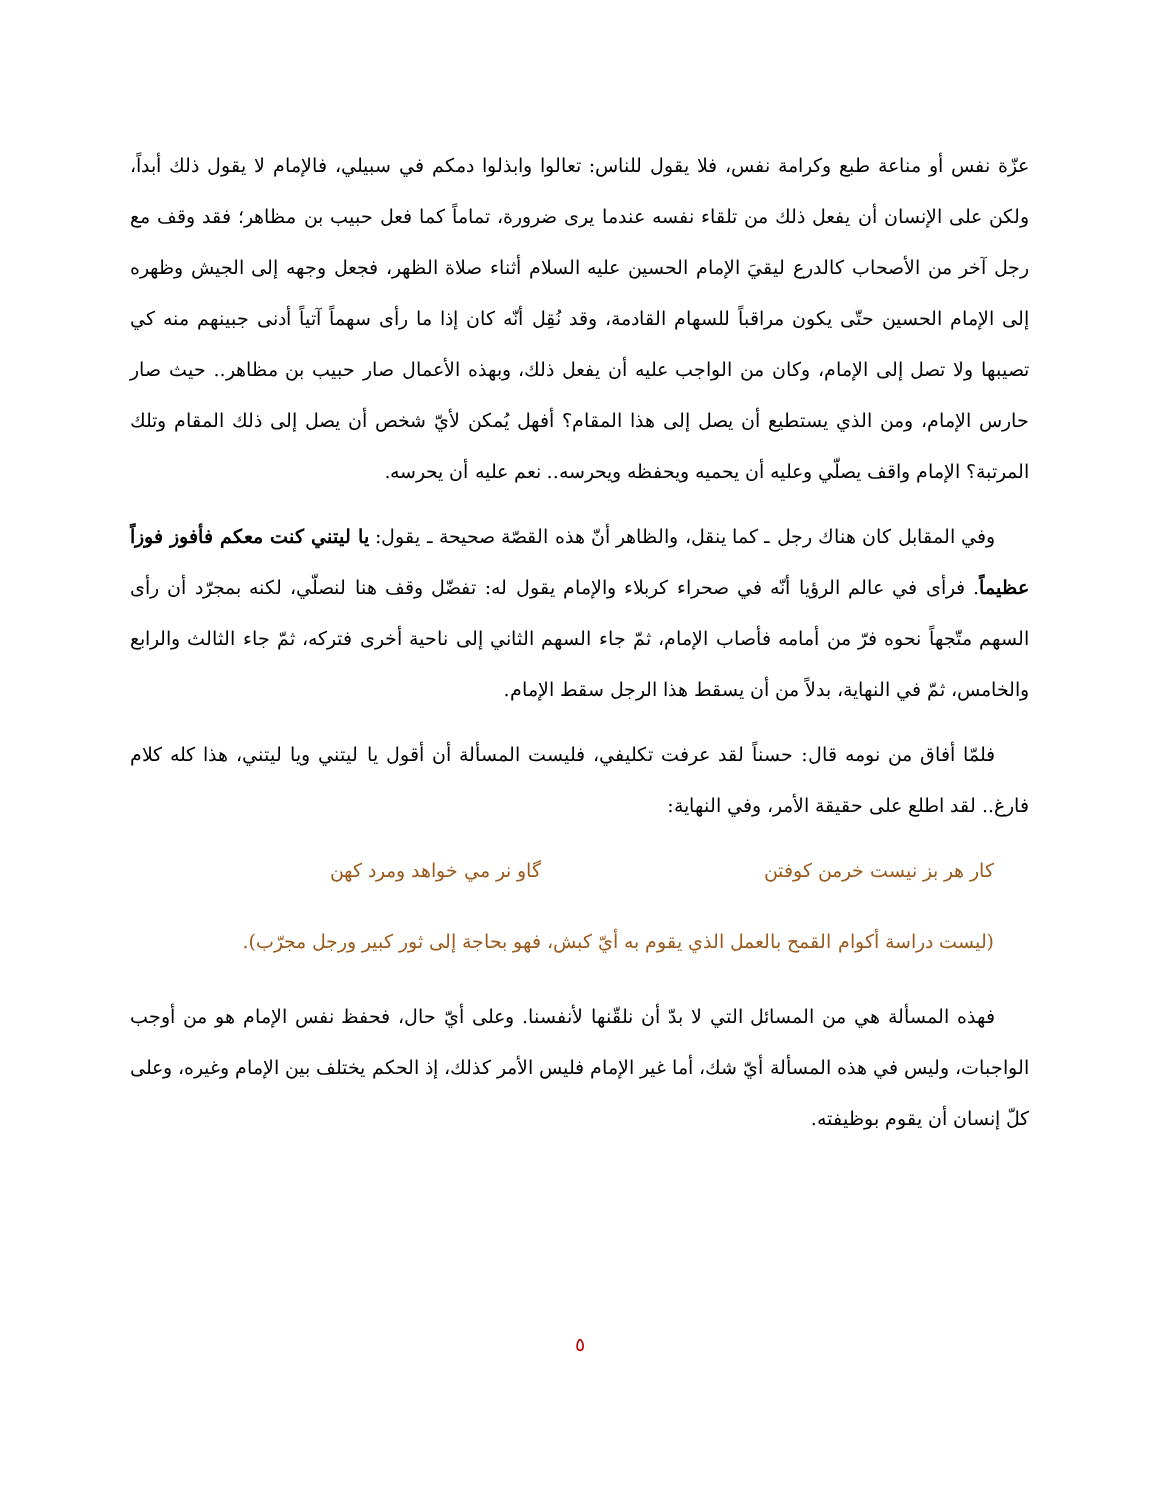عزّة نفس أو مناعة طبع وكرامة نفس، فلا يقول للناس: تعالوا وابذلوا دمكم في سبيلي، فالإمام لا يقول ذلك أبداً، ولكن على الإنسان أن يفعل ذلك من تلقاء نفسه عندما يرى ضرورة، تماماً كما فعل حبيب بن مظاهر؛ فقد وقف مع رجل آخر من الأصحاب كالدرع ليقيَ الإمام الحسين عليه السلام أثناء صلاة الظهر، فجعل وجهه إلى الجيش وظهره إلى الإمام الحسين حتّى يكون مراقباً للسهام القادمة، وقد نُقِل أنّه كان إذا ما رأى سهماً آتياً أدنى جبينهم منه كي تصيبها ولا تصل إلى الإمام، وكان من الواجب عليه أن يفعل ذلك، وبهذه الأعمال صار حبيب بن مظاهر.. حيث صار حارس الإمام، ومن الذي يستطيع أن يصل إلى هذا المقام؟ أفهل يُمكن لأيّ شخص أن يصل إلى ذلك المقام وتلك المرتبة؟ الإمام واقف يصلّي وعليه أن يحميه ويحفظه ويحرسه.. نعم عليه أن يحرسه.
وفي المقابل كان هناك رجل ـ كما ينقل، والظاهر أنّ هذه القصّة صحيحة ـ يقول: يا ليتني كنت معكم فأفوز فوزاً عظيماً. فرأى في عالم الرؤيا أنّه في صحراء كربلاء والإمام يقول له: تفضّل وقف هنا لنصلّي، لكنه بمجرّد أن رأى السهم متّجهاً نحوه فرّ من أمامه فأصاب الإمام، ثمّ جاء السهم الثاني إلى ناحية أخرى فتركه، ثمّ جاء الثالث والرابع والخامس، ثمّ في النهاية، بدلاً من أن يسقط هذا الرجل سقط الإمام.
فلمّا أفاق من نومه قال: حسناً لقد عرفت تكليفي، فليست المسألة أن أقول يا ليتني ويا ليتني، هذا كله كلام فارغ.. لقد اطلع على حقيقة الأمر، وفي النهاية:
كار هر بز نيست خرمن كوفتن گاو نر مي خواهد ومرد كهن
(ليست دراسة أكوام القمح بالعمل الذي يقوم به أيّ كبش، فهو بحاجة إلى ثور كبير ورجل مجرّب).
فهذه المسألة هي من المسائل التي لا بدّ أن نلقّنها لأنفسنا. وعلى أيّ حال، فحفظ نفس الإمام هو من أوجب الواجبات، وليس في هذه المسألة أيّ شك، أما غير الإمام فليس الأمر كذلك، إذ الحكم يختلف بين الإمام وغيره، وعلى كلّ إنسان أن يقوم بوظيفته.
٥